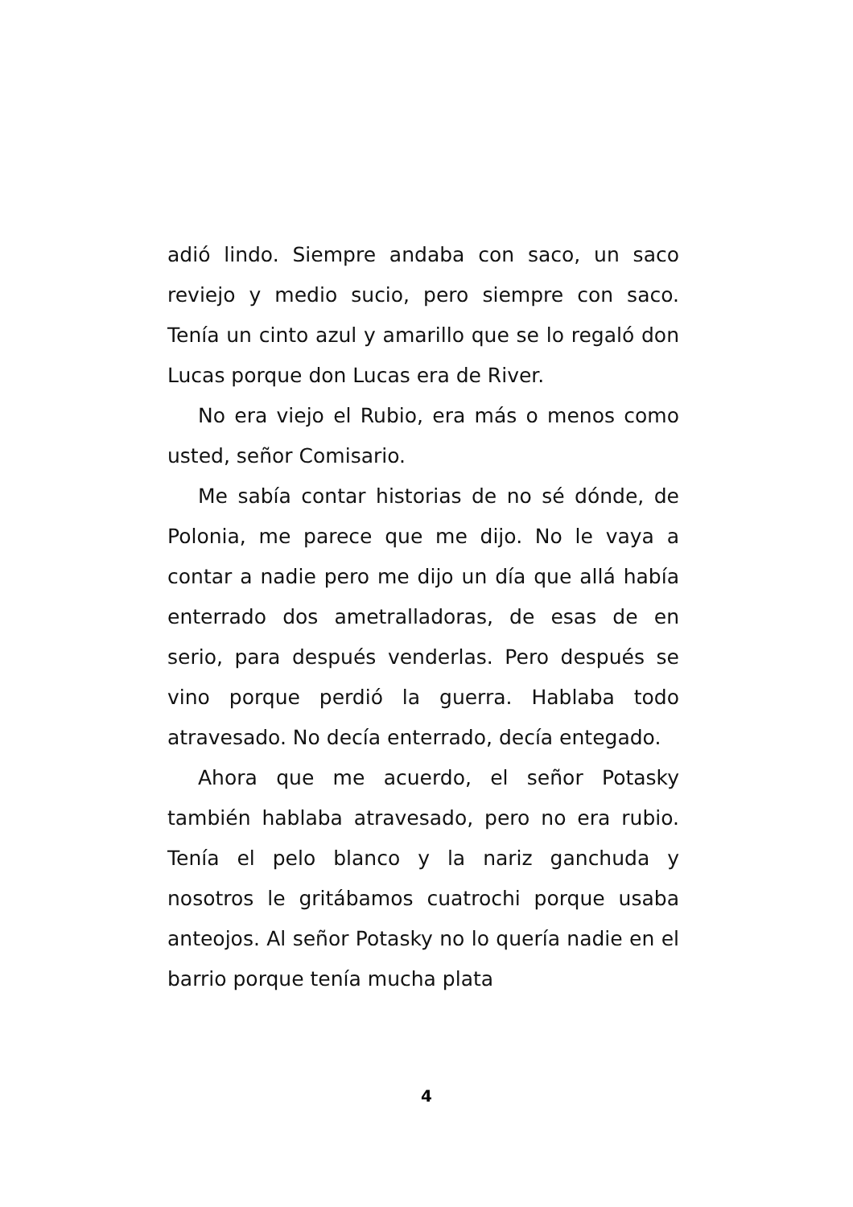adió lindo. Siempre andaba con saco, un saco reviejo y medio sucio, pero siempre con saco. Tenía un cinto azul y amarillo que se lo regaló don Lucas porque don Lucas era de River.
No era viejo el Rubio, era más o menos como usted, señor Comisario.
Me sabía contar historias de no sé dónde, de Polonia, me parece que me dijo. No le vaya a contar a nadie pero me dijo un día que allá había enterrado dos ametralladoras, de esas de en serio, para después venderlas. Pero después se vino porque perdió la guerra. Hablaba todo atravesado. No decía enterrado, decía entegado.
Ahora que me acuerdo, el señor Potasky también hablaba atravesado, pero no era rubio. Tenía el pelo blanco y la nariz ganchuda y nosotros le gritábamos cuatrochi porque usaba anteojos. Al señor Potasky no lo quería nadie en el barrio porque tenía mucha plata
4